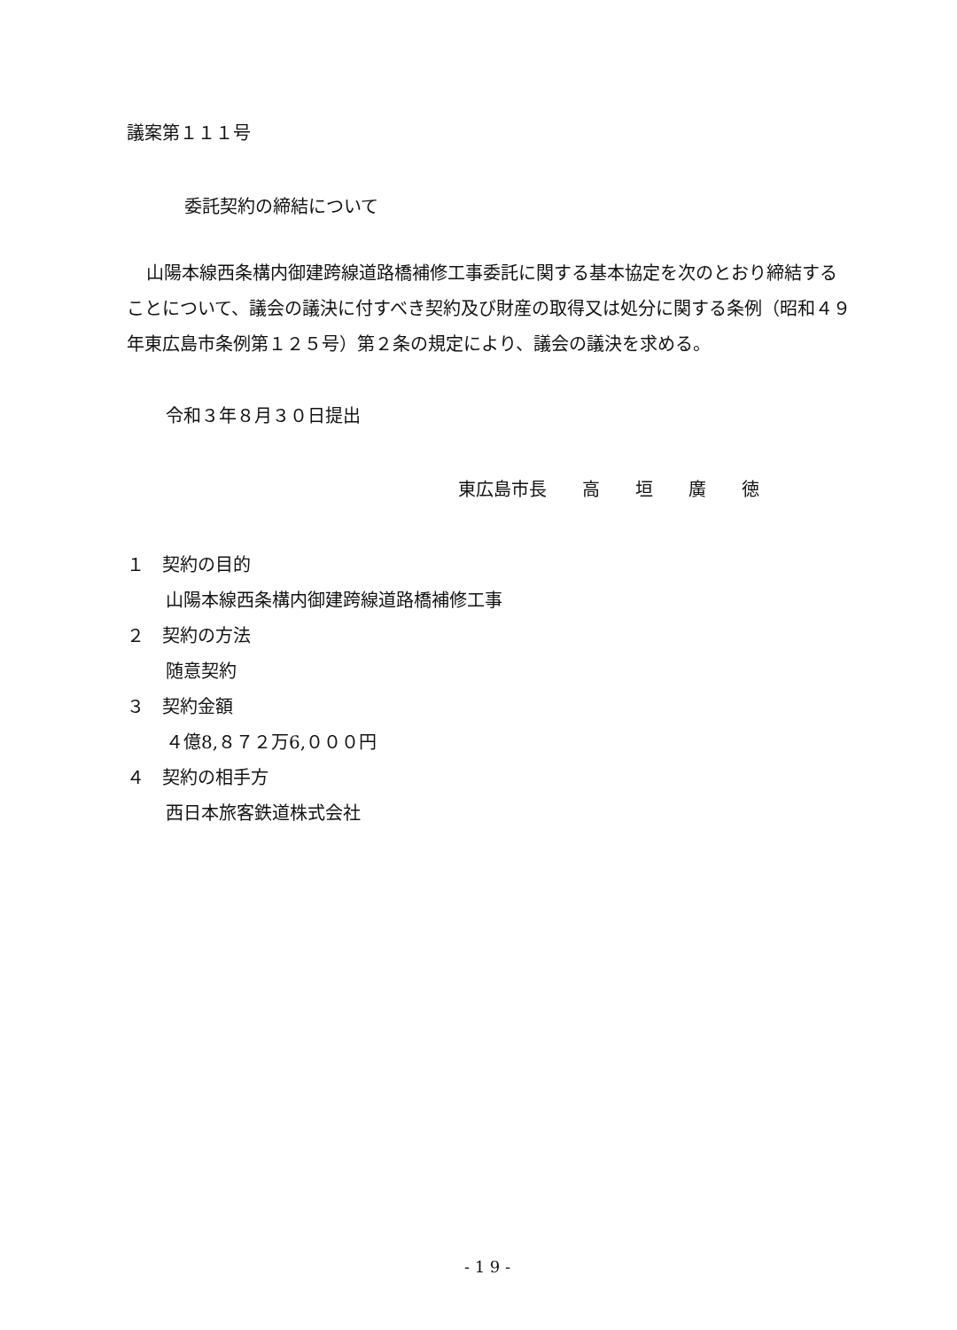議案第１１１号
委託契約の締結について
山陽本線西条構内御建跨線道路橋補修工事委託に関する基本協定を次のとおり締結することについて、議会の議決に付すべき契約及び財産の取得又は処分に関する条例（昭和４９年東広島市条例第１２５号）第２条の規定により、議会の議決を求める。
令和３年８月３０日提出
東広島市長　　高　　垣　　廣　　徳
１　契約の目的
山陽本線西条構内御建跨線道路橋補修工事
２　契約の方法
随意契約
３　契約金額
４億8,８７２万6,０００円
４　契約の相手方
西日本旅客鉄道株式会社
- 1 9 -